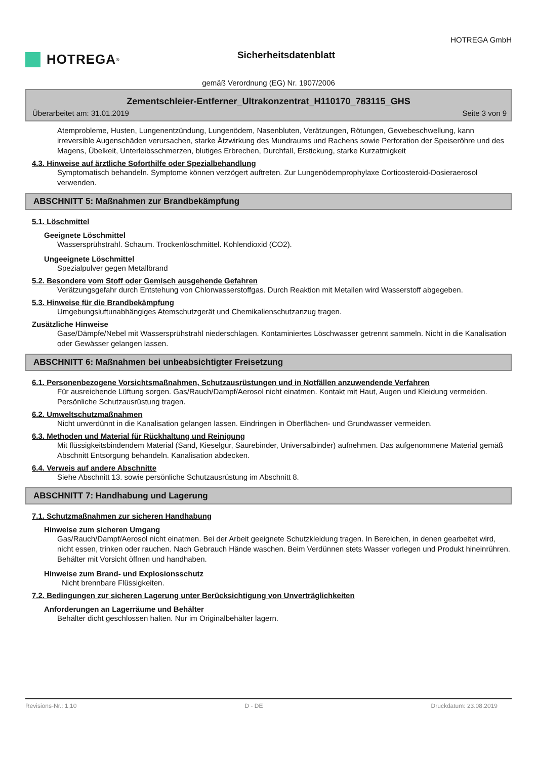HOTREGA<sup>®</sup>
Sicherheitsdatenblatt
HOTREGA GmbH
gemäß Verordnung (EG) Nr. 1907/2006
Zementschleier-Entferner_Ultrakonzentrat_H110170_783115_GHS
Überarbeitet am: 31.01.2019 Seite 3 von 9
Atemprobleme, Husten, Lungenentzündung, Lungenödem, Nasenbluten, Verätzungen, Rötungen, Gewebeschwellung, kann irreversible Augenschäden verursachen, starke Ätzwirkung des Mundraums und Rachens sowie Perforation der Speiseröhre und des Magens, Übelkeit, Unterleibsschmerzen, blutiges Erbrechen, Durchfall, Erstickung, starke Kurzatmigkeit
4.3. Hinweise auf ärztliche Soforthilfe oder Spezialbehandlung
Symptomatisch behandeln. Symptome können verzögert auftreten. Zur Lungenödemprophylaxe Corticosteroid-Dosieraerosol verwenden.
ABSCHNITT 5: Maßnahmen zur Brandbekämpfung
5.1. Löschmittel
Geeignete Löschmittel
Wassersprühstrahl. Schaum. Trockenlöschmittel. Kohlendioxid (CO2).
Ungeeignete Löschmittel
Spezialpulver gegen Metallbrand
5.2. Besondere vom Stoff oder Gemisch ausgehende Gefahren
Verätzungsgefahr durch Entstehung von Chlorwasserstoffgas. Durch Reaktion mit Metallen wird Wasserstoff abgegeben.
5.3. Hinweise für die Brandbekämpfung
Umgebungsluftunabhängiges Atemschutzgerät und Chemikalienschutzanzug tragen.
Zusätzliche Hinweise
Gase/Dämpfe/Nebel mit Wassersprühstrahl niederschlagen. Kontaminiertes Löschwasser getrennt sammeln. Nicht in die Kanalisation oder Gewässer gelangen lassen.
ABSCHNITT 6: Maßnahmen bei unbeabsichtigter Freisetzung
6.1. Personenbezogene Vorsichtsmaßnahmen, Schutzausrüstungen und in Notfällen anzuwendende Verfahren
Für ausreichende Lüftung sorgen. Gas/Rauch/Dampf/Aerosol nicht einatmen. Kontakt mit Haut, Augen und Kleidung vermeiden. Persönliche Schutzausrüstung tragen.
6.2. Umweltschutzmaßnahmen
Nicht unverdünnt in die Kanalisation gelangen lassen. Eindringen in Oberflächen- und Grundwasser vermeiden.
6.3. Methoden und Material für Rückhaltung und Reinigung
Mit flüssigkeitsbindendem Material (Sand, Kieselgur, Säurebinder, Universalbinder) aufnehmen. Das aufgenommene Material gemäß Abschnitt Entsorgung behandeln. Kanalisation abdecken.
6.4. Verweis auf andere Abschnitte
Siehe Abschnitt 13. sowie persönliche Schutzausrüstung im Abschnitt 8.
ABSCHNITT 7: Handhabung und Lagerung
7.1. Schutzmaßnahmen zur sicheren Handhabung
Hinweise zum sicheren Umgang
Gas/Rauch/Dampf/Aerosol nicht einatmen. Bei der Arbeit geeignete Schutzkleidung tragen. In Bereichen, in denen gearbeitet wird, nicht essen, trinken oder rauchen. Nach Gebrauch Hände waschen. Beim Verdünnen stets Wasser vorlegen und Produkt hineinrühren. Behälter mit Vorsicht öffnen und handhaben.
Hinweise zum Brand- und Explosionsschutz
Nicht brennbare Flüssigkeiten.
7.2. Bedingungen zur sicheren Lagerung unter Berücksichtigung von Unverträglichkeiten
Anforderungen an Lagerräume und Behälter
Behälter dicht geschlossen halten. Nur im Originalbehälter lagern.
Revisions-Nr.: 1,10 D - DE Druckdatum: 23.08.2019